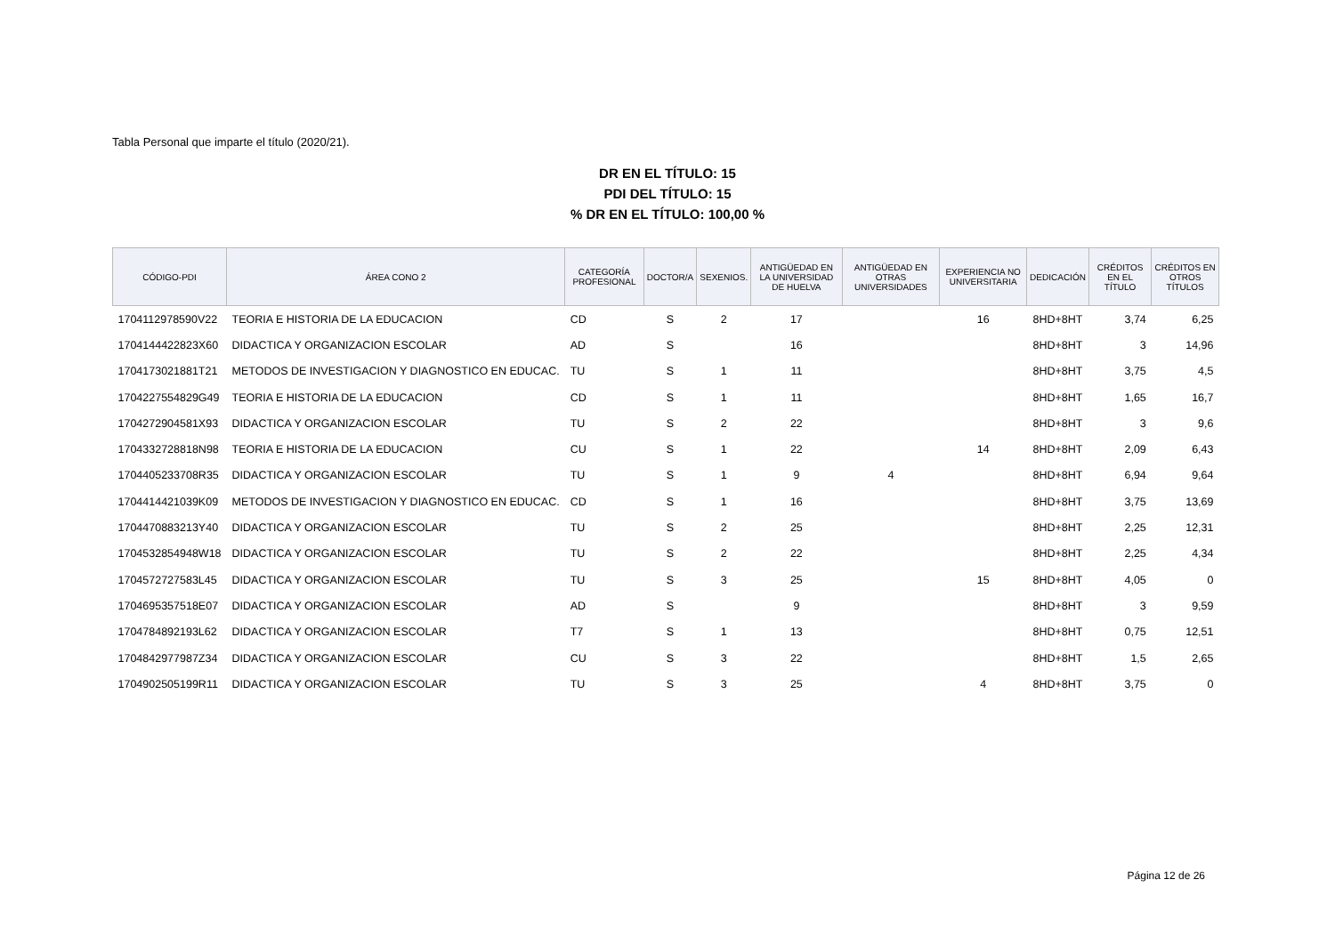Tabla Personal que imparte el título (2020/21).
DR EN EL TÍTULO: 15
PDI DEL TÍTULO: 15
% DR EN EL TÍTULO: 100,00 %
| CÓDIGO-PDI | ÁREA CONO 2 | CATEGORÍA PROFESIONAL | DOCTOR/A | SEXENIOS. | ANTIGÜEDAD EN LA UNIVERSIDAD DE HUELVA | ANTIGÜEDAD EN OTRAS UNIVERSIDADES | EXPERIENCIA NO UNIVERSITARIA | DEDICACIÓN | CRÉDITOS EN EL TÍTULO | CRÉDITOS EN OTROS TÍTULOS |
| --- | --- | --- | --- | --- | --- | --- | --- | --- | --- | --- |
| 1704112978590V22 | TEORIA E HISTORIA DE LA EDUCACION | CD | S | 2 | 17 | | 16 | 8HD+8HT | 3,74 | 6,25 |
| 1704144422823X60 | DIDACTICA Y ORGANIZACION ESCOLAR | AD | S | | 16 | | | 8HD+8HT | 3 | 14,96 |
| 1704173021881T21 | METODOS DE INVESTIGACION Y DIAGNOSTICO EN EDUCAC. | TU | S | 1 | 11 | | | 8HD+8HT | 3,75 | 4,5 |
| 1704227554829G49 | TEORIA E HISTORIA DE LA EDUCACION | CD | S | 1 | 11 | | | 8HD+8HT | 1,65 | 16,7 |
| 1704272904581X93 | DIDACTICA Y ORGANIZACION ESCOLAR | TU | S | 2 | 22 | | | 8HD+8HT | 3 | 9,6 |
| 1704332728818N98 | TEORIA E HISTORIA DE LA EDUCACION | CU | S | 1 | 22 | | 14 | 8HD+8HT | 2,09 | 6,43 |
| 1704405233708R35 | DIDACTICA Y ORGANIZACION ESCOLAR | TU | S | 1 | 9 | 4 | | 8HD+8HT | 6,94 | 9,64 |
| 1704414421039K09 | METODOS DE INVESTIGACION Y DIAGNOSTICO EN EDUCAC. | CD | S | 1 | 16 | | | 8HD+8HT | 3,75 | 13,69 |
| 1704470883213Y40 | DIDACTICA Y ORGANIZACION ESCOLAR | TU | S | 2 | 25 | | | 8HD+8HT | 2,25 | 12,31 |
| 1704532854948W18 | DIDACTICA Y ORGANIZACION ESCOLAR | TU | S | 2 | 22 | | | 8HD+8HT | 2,25 | 4,34 |
| 1704572727583L45 | DIDACTICA Y ORGANIZACION ESCOLAR | TU | S | 3 | 25 | | 15 | 8HD+8HT | 4,05 | 0 |
| 1704695357518E07 | DIDACTICA Y ORGANIZACION ESCOLAR | AD | S | | 9 | | | 8HD+8HT | 3 | 9,59 |
| 1704784892193L62 | DIDACTICA Y ORGANIZACION ESCOLAR | T7 | S | 1 | 13 | | | 8HD+8HT | 0,75 | 12,51 |
| 1704842977987Z34 | DIDACTICA Y ORGANIZACION ESCOLAR | CU | S | 3 | 22 | | | 8HD+8HT | 1,5 | 2,65 |
| 1704902505199R11 | DIDACTICA Y ORGANIZACION ESCOLAR | TU | S | 3 | 25 | | 4 | 8HD+8HT | 3,75 | 0 |
Página 12 de 26